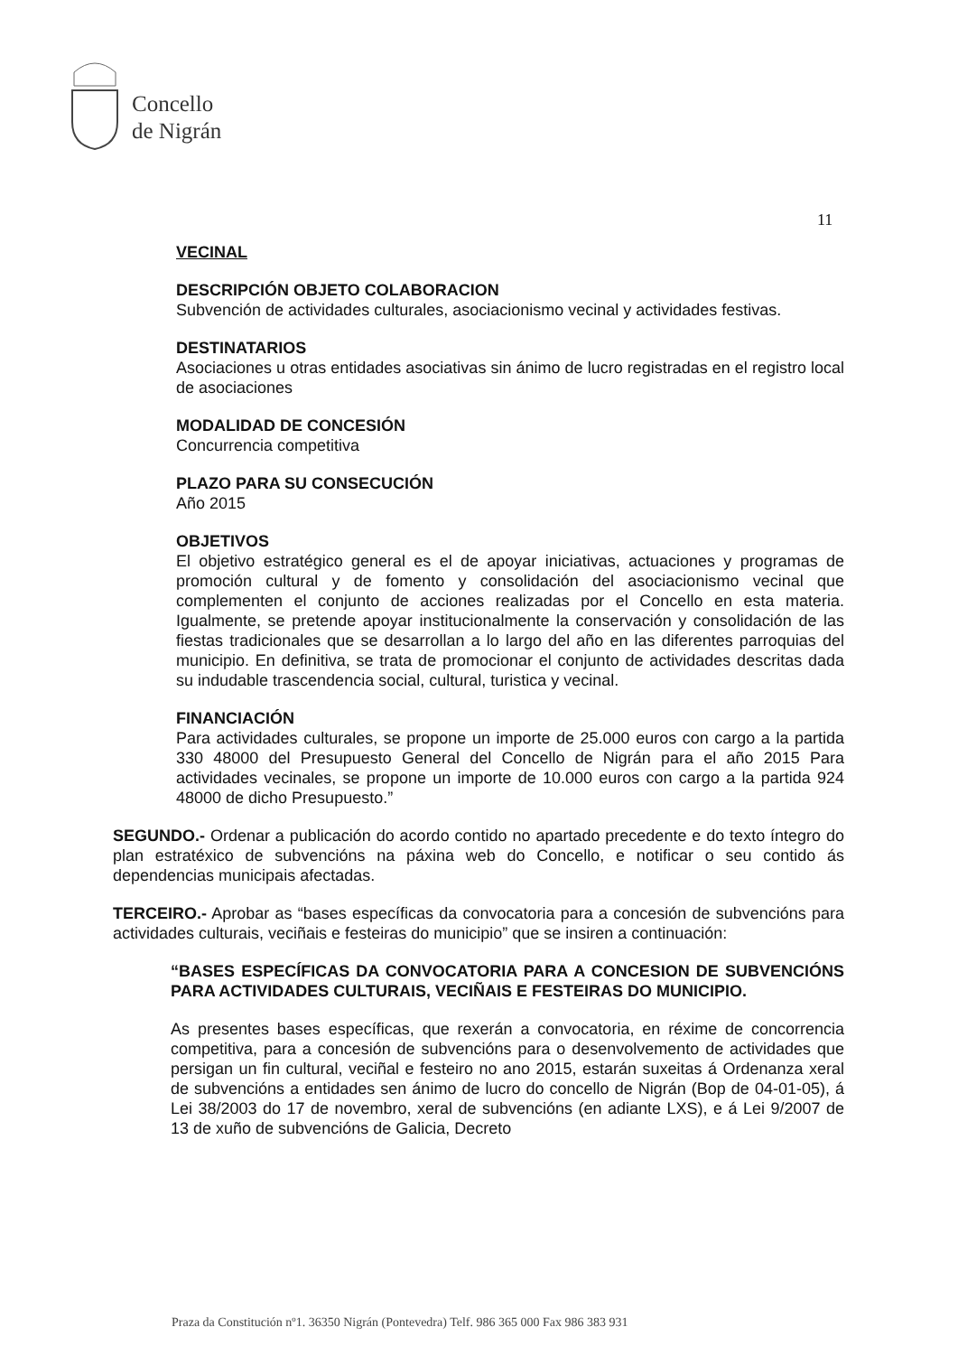Concello
de Nigrán
11
VECINAL
DESCRIPCIÓN OBJETO COLABORACION
Subvención de actividades culturales, asociacionismo vecinal y actividades festivas.
DESTINATARIOS
Asociaciones u otras entidades asociativas sin ánimo de lucro registradas en el registro local de asociaciones
MODALIDAD DE CONCESIÓN
Concurrencia competitiva
PLAZO PARA SU CONSECUCIÓN
Año 2015
OBJETIVOS
El objetivo estratégico general es el de apoyar iniciativas, actuaciones y programas de promoción cultural y de fomento y consolidación del asociacionismo vecinal que complementen el conjunto de acciones realizadas por el Concello en esta materia. Igualmente, se pretende apoyar institucionalmente la conservación y consolidación de las fiestas tradicionales que se desarrollan a lo largo del año en las diferentes parroquias del municipio. En definitiva, se trata de promocionar el conjunto de actividades descritas dada su indudable trascendencia social, cultural, turistica y vecinal.
FINANCIACIÓN
Para actividades culturales, se propone un importe de 25.000 euros con cargo a la partida 330 48000 del Presupuesto General del Concello de Nigrán para el año 2015 Para actividades vecinales, se propone un importe de 10.000 euros con cargo a la partida 924 48000 de dicho Presupuesto.”
SEGUNDO.- Ordenar a publicación do acordo contido no apartado precedente e do texto íntegro do plan estratéxico de subvencións na páxina web do Concello, e notificar o seu contido ás dependencias municipais afectadas.
TERCEIRO.- Aprobar as “bases específicas da convocatoria para a concesión de subvencións para actividades culturais, veciñais e festeiras do municipio” que se insiren a continuación:
“BASES ESPECÍFICAS DA CONVOCATORIA PARA A CONCESION DE SUBVENCIÓNS PARA ACTIVIDADES CULTURAIS, VECIÑAIS E FESTEIRAS DO MUNICIPIO.
As presentes bases específicas, que rexerán a convocatoria, en réxime de concorrencia competitiva, para a concesión de subvencións para o desenvolvemento de actividades que persigan un fin cultural, veciñal e festeiro no ano 2015, estarán suxeitas á Ordenanza xeral de subvencións a entidades sen ánimo de lucro do concello de Nigrán (Bop de 04-01-05), á Lei 38/2003 do 17 de novembro, xeral de subvencións (en adiante LXS), e á Lei 9/2007 de 13 de xuño de subvencións de Galicia, Decreto
Praza da Constitución nº1. 36350 Nigrán (Pontevedra) Telf. 986 365 000 Fax 986 383 931